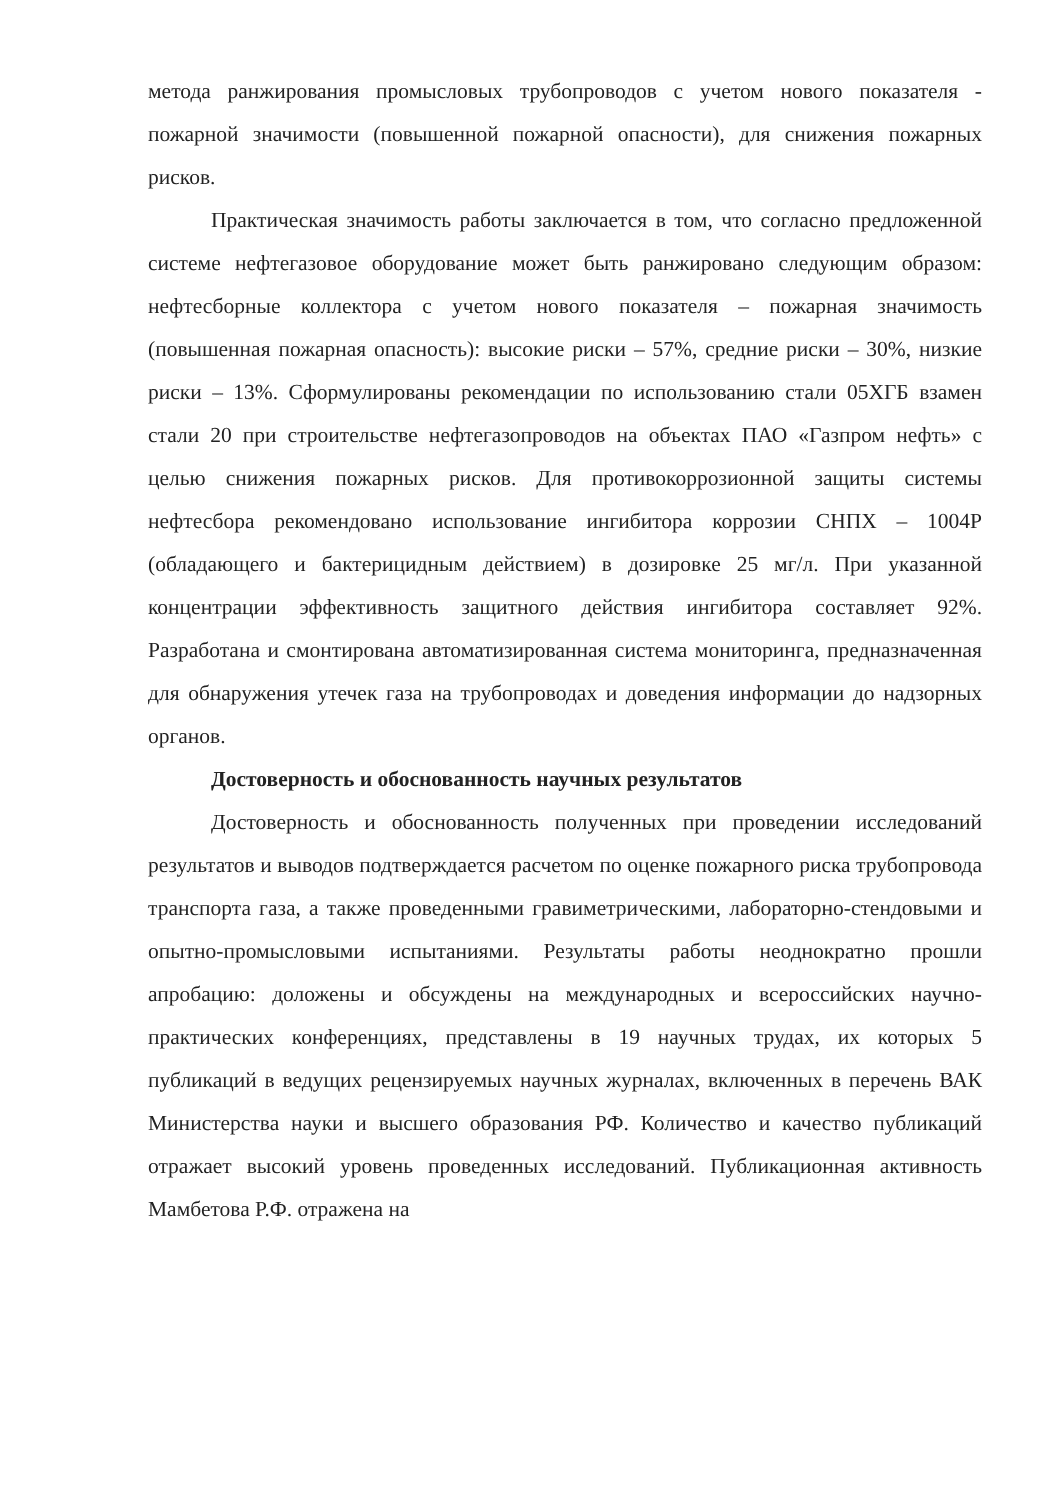метода ранжирования промысловых трубопроводов с учетом нового показателя - пожарной значимости (повышенной пожарной опасности), для снижения пожарных рисков.
Практическая значимость работы заключается в том, что согласно предложенной системе нефтегазовое оборудование может быть ранжировано следующим образом: нефтесборные коллектора с учетом нового показателя – пожарная значимость (повышенная пожарная опасность): высокие риски – 57%, средние риски – 30%, низкие риски – 13%. Сформулированы рекомендации по использованию стали 05ХГБ взамен стали 20 при строительстве нефтегазопроводов на объектах ПАО «Газпром нефть» с целью снижения пожарных рисков. Для противокоррозионной защиты системы нефтесбора рекомендовано использование ингибитора коррозии СНПХ – 1004Р (обладающего и бактерицидным действием) в дозировке 25 мг/л. При указанной концентрации эффективность защитного действия ингибитора составляет 92%. Разработана и смонтирована автоматизированная система мониторинга, предназначенная для обнаружения утечек газа на трубопроводах и доведения информации до надзорных органов.
Достоверность и обоснованность научных результатов
Достоверность и обоснованность полученных при проведении исследований результатов и выводов подтверждается расчетом по оценке пожарного риска трубопровода транспорта газа, а также проведенными гравиметрическими, лабораторно-стендовыми и опытно-промысловыми испытаниями. Результаты работы неоднократно прошли апробацию: доложены и обсуждены на международных и всероссийских научно-практических конференциях, представлены в 19 научных трудах, их которых 5 публикаций в ведущих рецензируемых научных журналах, включенных в перечень ВАК Министерства науки и высшего образования РФ. Количество и качество публикаций отражает высокий уровень проведенных исследований. Публикационная активность Мамбетова Р.Ф. отражена на